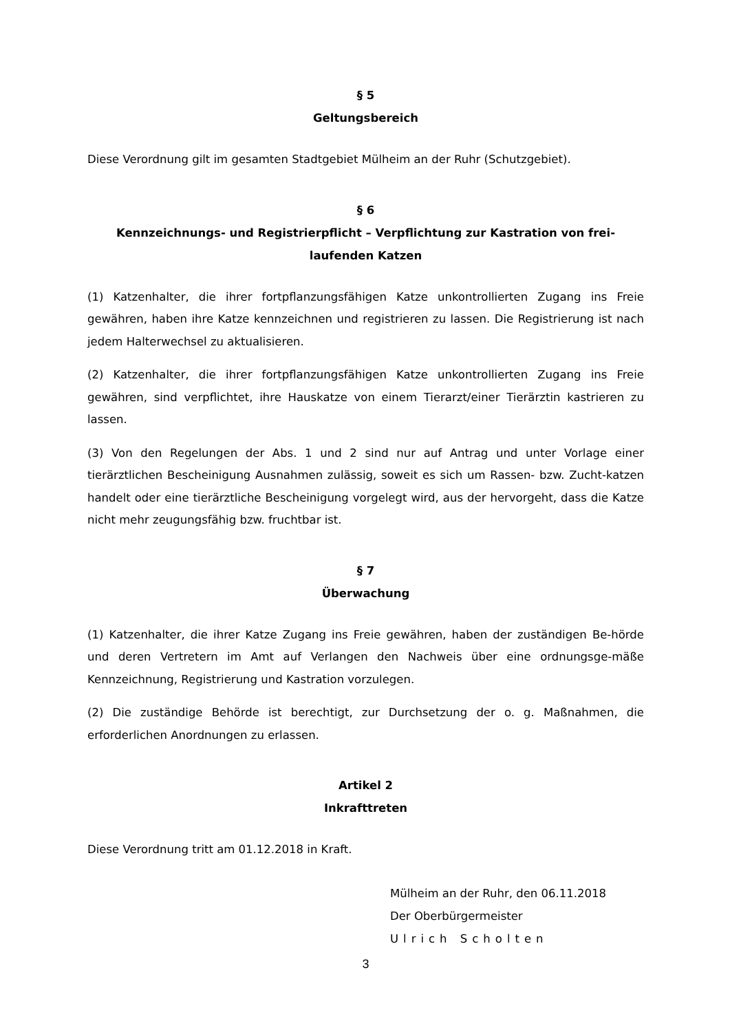§ 5
Geltungsbereich
Diese Verordnung gilt im gesamten Stadtgebiet Mülheim an der Ruhr (Schutzgebiet).
§ 6
Kennzeichnungs- und Registrierpflicht – Verpflichtung zur Kastration von frei-
laufenden Katzen
(1) Katzenhalter, die ihrer fortpflanzungsfähigen Katze unkontrollierten Zugang ins Freie gewähren, haben ihre Katze kennzeichnen und registrieren zu lassen. Die Registrierung ist nach jedem Halterwechsel zu aktualisieren.
(2) Katzenhalter, die ihrer fortpflanzungsfähigen Katze unkontrollierten Zugang ins Freie gewähren, sind verpflichtet, ihre Hauskatze von einem Tierarzt/einer Tierärztin kastrieren zu lassen.
(3) Von den Regelungen der Abs. 1 und 2 sind nur auf Antrag und unter Vorlage einer tierärztlichen Bescheinigung Ausnahmen zulässig, soweit es sich um Rassen- bzw. Zucht-katzen handelt oder eine tierärztliche Bescheinigung vorgelegt wird, aus der hervorgeht, dass die Katze nicht mehr zeugungsfähig bzw. fruchtbar ist.
§ 7
Überwachung
(1) Katzenhalter, die ihrer Katze Zugang ins Freie gewähren, haben der zuständigen Be-hörde und deren Vertretern im Amt auf Verlangen den Nachweis über eine ordnungsge-mäße Kennzeichnung, Registrierung und Kastration vorzulegen.
(2) Die zuständige Behörde ist berechtigt, zur Durchsetzung der o. g. Maßnahmen, die erforderlichen Anordnungen zu erlassen.
Artikel 2
Inkrafttreten
Diese Verordnung tritt am 01.12.2018 in Kraft.
Mülheim an der Ruhr, den 06.11.2018
Der Oberbürgermeister
Ulrich Scholten
3